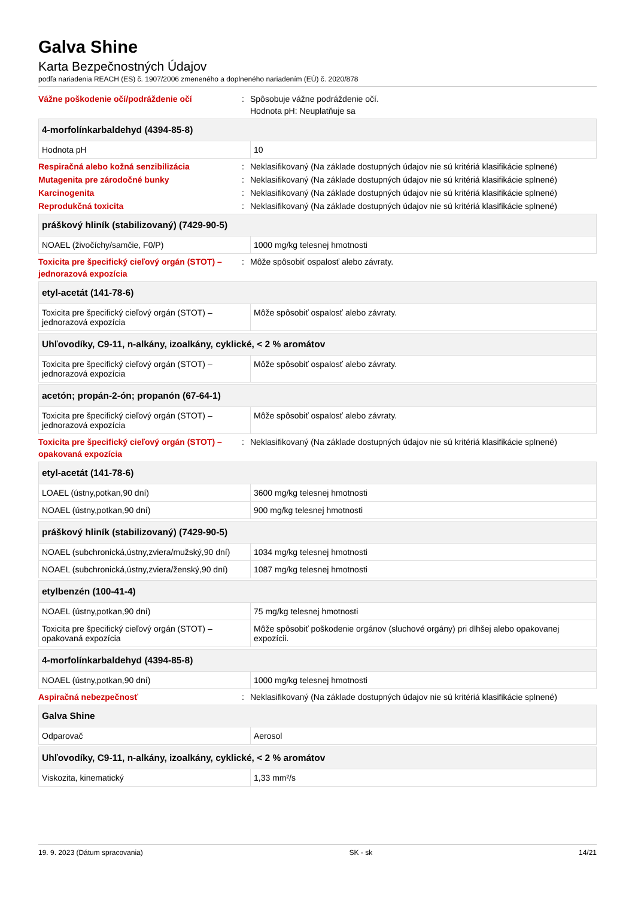Galva Shine
Karta Bezpečnostných Údajov
podľa nariadenia REACH (ES) č. 1907/2006 zmeneného a doplneného nariadením (EÚ) č. 2020/878
Vážne poškodenie očí/podráždenie očí : Spôsobuje vážne podráždenie očí.
Hodnota pH: Neuplatňuje sa
| 4-morfolínkarbaldehyd (4394-85-8) | |
| --- | --- |
| Hodnota pH | 10 |
Respiračná alebo kožná senzibilizácia : Neklasifikovaný (Na základe dostupných údajov nie sú kritériá klasifikácie splnené)
Mutagenita pre zárodočné bunky : Neklasifikovaný (Na základe dostupných údajov nie sú kritériá klasifikácie splnené)
Karcinogenita : Neklasifikovaný (Na základe dostupných údajov nie sú kritériá klasifikácie splnené)
Reprodukčná toxicita : Neklasifikovaný (Na základe dostupných údajov nie sú kritériá klasifikácie splnené)
| práškový hliník (stabilizovaný) (7429-90-5) | |
| --- | --- |
| NOAEL (živočíchy/samčie, F0/P) | 1000 mg/kg telesnej hmotnosti |
Toxicita pre špecifický cieľový orgán (STOT) – jednorazová expozícia
: Môže spôsobiť ospalosť alebo závraty.
| etyl-acetát (141-78-6) | |
| --- | --- |
| Toxicita pre špecifický cieľový orgán (STOT) – jednorazová expozícia | Môže spôsobiť ospalosť alebo závraty. |
| Uhľovodíky, C9-11, n-alkány, izoalkány, cyklické, < 2 % aromátov | |
| --- | --- |
| Toxicita pre špecifický cieľový orgán (STOT) – jednorazová expozícia | Môže spôsobiť ospalosť alebo závraty. |
| acetón; propán-2-ón; propanón (67-64-1) | |
| --- | --- |
| Toxicita pre špecifický cieľový orgán (STOT) – jednorazová expozícia | Môže spôsobiť ospalosť alebo závraty. |
Toxicita pre špecifický cieľový orgán (STOT) – opakovaná expozícia
: Neklasifikovaný (Na základe dostupných údajov nie sú kritériá klasifikácie splnené)
| etyl-acetát (141-78-6) | |
| --- | --- |
| LOAEL (ústny,potkan,90 dní) | 3600 mg/kg telesnej hmotnosti |
| NOAEL (ústny,potkan,90 dní) | 900 mg/kg telesnej hmotnosti |
| práškový hliník (stabilizovaný) (7429-90-5) | |
| --- | --- |
| NOAEL (subchronická,ústny,zviera/mužský,90 dní) | 1034 mg/kg telesnej hmotnosti |
| NOAEL (subchronická,ústny,zviera/ženský,90 dní) | 1087 mg/kg telesnej hmotnosti |
| etylbenzén (100-41-4) | |
| --- | --- |
| NOAEL (ústny,potkan,90 dní) | 75 mg/kg telesnej hmotnosti |
| Toxicita pre špecifický cieľový orgán (STOT) – opakovaná expozícia | Môže spôsobiť poškodenie orgánov (sluchové orgány) pri dlhšej alebo opakovanej expozícii. |
| 4-morfolínkarbaldehyd (4394-85-8) | |
| --- | --- |
| NOAEL (ústny,potkan,90 dní) | 1000 mg/kg telesnej hmotnosti |
Aspiračná nebezpečnosť : Neklasifikovaný (Na základe dostupných údajov nie sú kritériá klasifikácie splnené)
| Galva Shine | |
| --- | --- |
| Odparovač | Aerosol |
| Uhľovodíky, C9-11, n-alkány, izoalkány, cyklické, < 2 % aromátov | |
| --- | --- |
| Viskozita, kinematický | 1,33 mm²/s |
19. 9. 2023 (Dátum spracovania) SK - sk 14/21